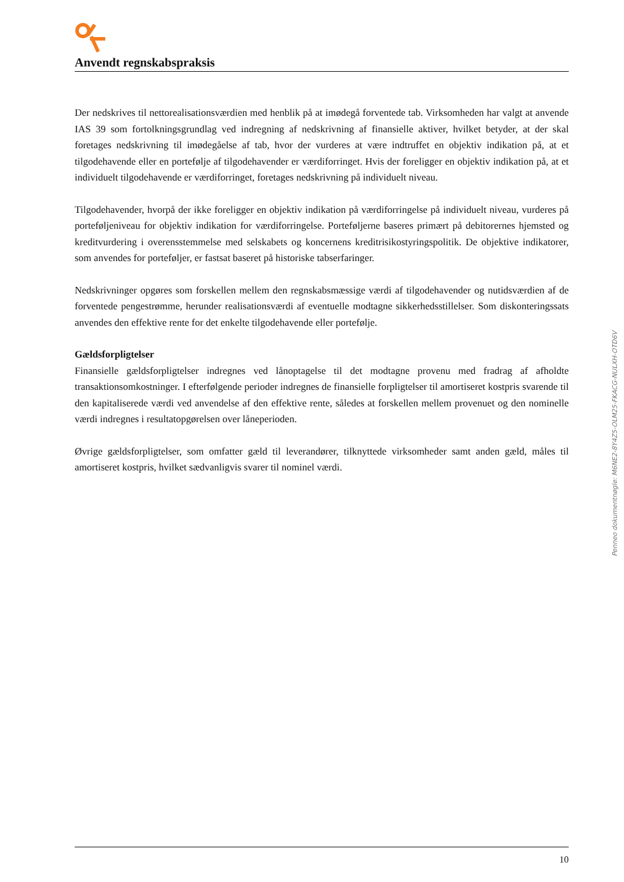Anvendt regnskabspraksis
Der nedskrives til nettorealisationsværdien med henblik på at imødegå forventede tab. Virksomheden har valgt at anvende IAS 39 som fortolkningsgrundlag ved indregning af nedskrivning af finansielle aktiver, hvilket betyder, at der skal foretages nedskrivning til imødegåelse af tab, hvor der vurderes at være indtruffet en objektiv indikation på, at et tilgodehavende eller en portefølje af tilgodehavender er værdiforringet. Hvis der foreligger en objektiv indikation på, at et individuelt tilgodehavende er værdiforringet, foretages nedskrivning på individuelt niveau.
Tilgodehavender, hvorpå der ikke foreligger en objektiv indikation på værdiforringelse på individuelt niveau, vurderes på porteføljeniveau for objektiv indikation for værdiforringelse. Porteføljerne baseres primært på debitorernes hjemsted og kreditvurdering i overensstemmelse med selskabets og koncernens kreditrisikostyringspolitik. De objektive indikatorer, som anvendes for porteføljer, er fastsat baseret på historiske tabserfaringer.
Nedskrivninger opgøres som forskellen mellem den regnskabsmæssige værdi af tilgodehavender og nutidsværdien af de forventede pengestrømme, herunder realisationsværdi af eventuelle modtagne sikkerhedsstillelser. Som diskonteringssats anvendes den effektive rente for det enkelte tilgodehavende eller portefølje.
Gældsforpligtelser
Finansielle gældsforpligtelser indregnes ved lånoptagelse til det modtagne provenu med fradrag af afholdte transaktionsomkostninger. I efterfølgende perioder indregnes de finansielle forpligtelser til amortiseret kostpris svarende til den kapitaliserede værdi ved anvendelse af den effektive rente, således at forskellen mellem provenuet og den nominelle værdi indregnes i resultatopgørelsen over låneperioden.
Øvrige gældsforpligtelser, som omfatter gæld til leverandører, tilknyttede virksomheder samt anden gæld, måles til amortiseret kostpris, hvilket sædvanligvis svarer til nominel værdi.
Penneo dokumentnøgle: M6NE2-8Y4Z5-OLM25-FKACG-NULXH-OTD6V
10